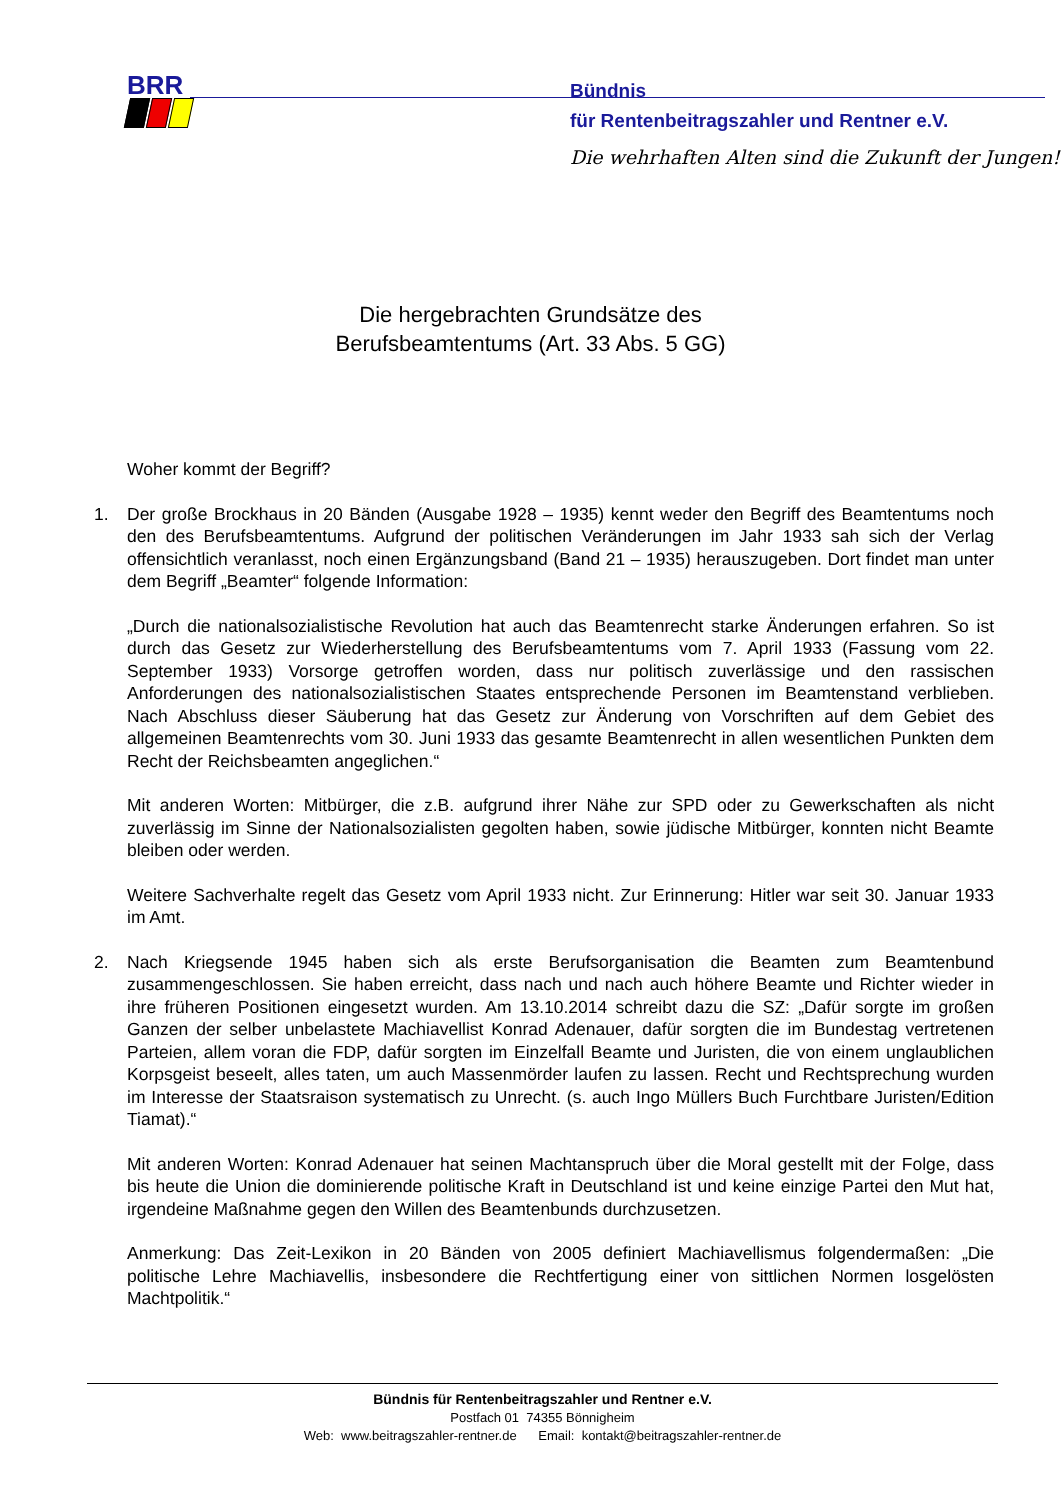BRR
Bündnis
für Rentenbeitragszahler und Rentner e.V.
Die wehrhaften Alten sind die Zukunft der Jungen!
Die hergebrachten Grundsätze des
Berufsbeamtentums (Art. 33 Abs. 5 GG)
Woher kommt der Begriff?
1. Der große Brockhaus in 20 Bänden (Ausgabe 1928 – 1935) kennt weder den Begriff des Beamtentums noch den des Berufsbeamtentums. Aufgrund der politischen Veränderungen im Jahr 1933 sah sich der Verlag offensichtlich veranlasst, noch einen Ergänzungsband (Band 21 – 1935) herauszugeben. Dort findet man unter dem Begriff „Beamter“ folgende Information:
„Durch die nationalsozialistische Revolution hat auch das Beamtenrecht starke Änderungen erfahren. So ist durch das Gesetz zur Wiederherstellung des Berufsbeamtentums vom 7. April 1933 (Fassung vom 22. September 1933) Vorsorge getroffen worden, dass nur politisch zuverlässige und den rassischen Anforderungen des nationalsozialistischen Staates entsprechende Personen im Beamtenstand verblieben. Nach Abschluss dieser Säuberung hat das Gesetz zur Änderung von Vorschriften auf dem Gebiet des allgemeinen Beamtenrechts vom 30. Juni 1933 das gesamte Beamtenrecht in allen wesentlichen Punkten dem Recht der Reichsbeamten angeglichen.“
Mit anderen Worten: Mitbürger, die z.B. aufgrund ihrer Nähe zur SPD oder zu Gewerkschaften als nicht zuverlässig im Sinne der Nationalsozialisten gegolten haben, sowie jüdische Mitbürger, konnten nicht Beamte bleiben oder werden.
Weitere Sachverhalte regelt das Gesetz vom April 1933 nicht. Zur Erinnerung: Hitler war seit 30. Januar 1933 im Amt.
2. Nach Kriegsende 1945 haben sich als erste Berufsorganisation die Beamten zum Beamtenbund zusammengeschlossen. Sie haben erreicht, dass nach und nach auch höhere Beamte und Richter wieder in ihre früheren Positionen eingesetzt wurden. Am 13.10.2014 schreibt dazu die SZ: „Dafür sorgte im großen Ganzen der selber unbelastete Machiavellist Konrad Adenauer, dafür sorgten die im Bundestag vertretenen Parteien, allem voran die FDP, dafür sorgten im Einzelfall Beamte und Juristen, die von einem unglaublichen Korpsgeist beseelt, alles taten, um auch Massenmörder laufen zu lassen. Recht und Rechtsprechung wurden im Interesse der Staatsraison systematisch zu Unrecht. (s. auch Ingo Müllers Buch Furchtbare Juristen/Edition Tiamat).“
Mit anderen Worten: Konrad Adenauer hat seinen Machtanspruch über die Moral gestellt mit der Folge, dass bis heute die Union die dominierende politische Kraft in Deutschland ist und keine einzige Partei den Mut hat, irgendeine Maßnahme gegen den Willen des Beamtenbunds durchzusetzen.
Anmerkung: Das Zeit-Lexikon in 20 Bänden von 2005 definiert Machiavellismus folgendermaßen: „Die politische Lehre Machiavellis, insbesondere die Rechtfertigung einer von sittlichen Normen losgelösten Machtpolitik.“
Bündnis für Rentenbeitragszahler und Rentner e.V.
Postfach 01 74355 Bönnigheim
Web: www.beitragszahler-rentner.de Email: kontakt@beitragszahler-rentner.de